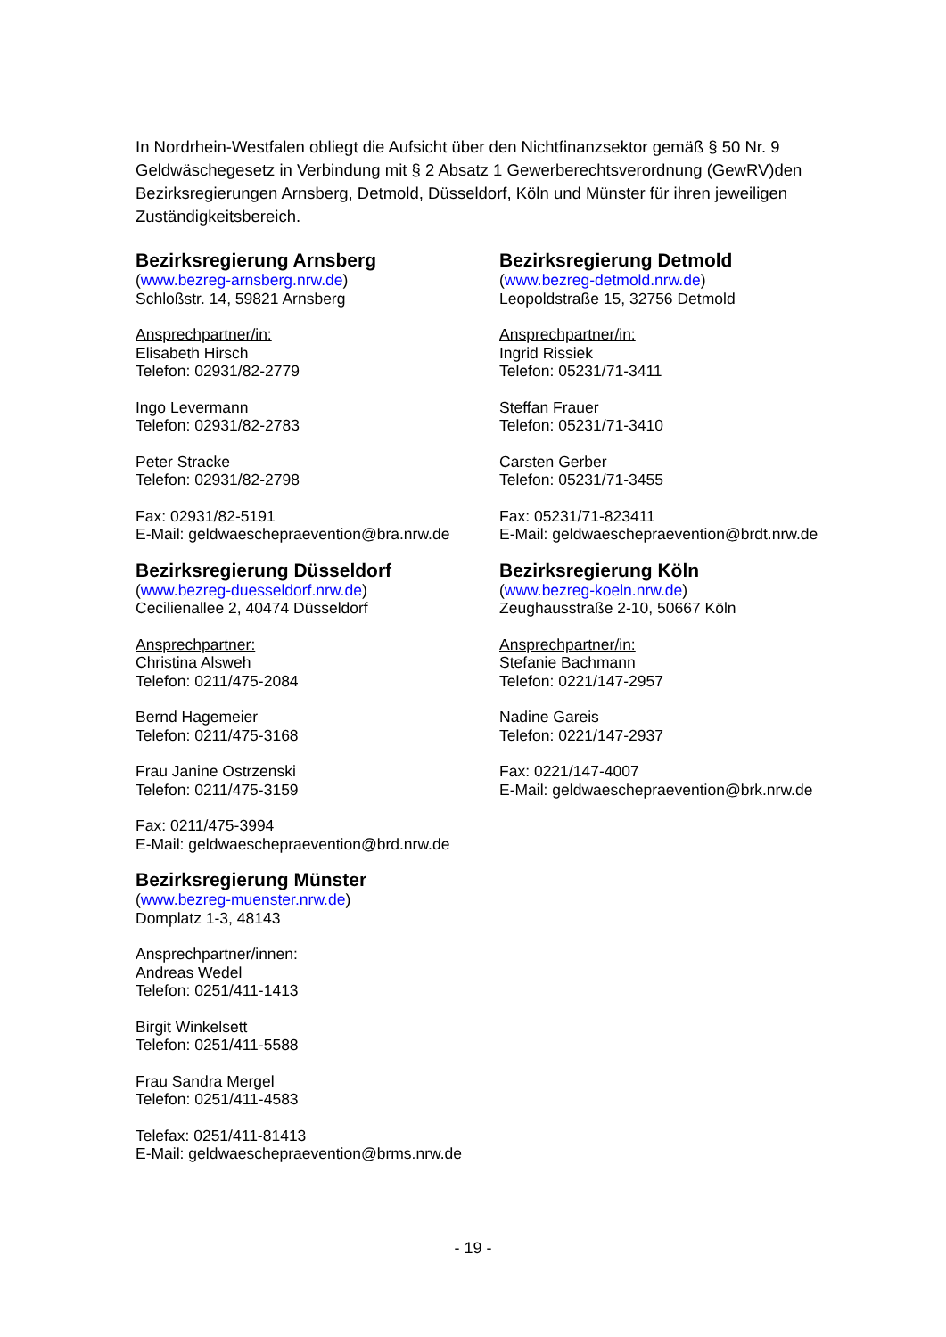In Nordrhein-Westfalen obliegt die Aufsicht über den Nichtfinanzsektor gemäß § 50 Nr. 9 Geldwäschegesetz in Verbindung mit § 2 Absatz 1 Gewerberechtsverordnung (GewRV)den Bezirksregierungen Arnsberg, Detmold, Düsseldorf, Köln und Münster für ihren jeweiligen Zuständigkeitsbereich.
Bezirksregierung Arnsberg
(www.bezreg-arnsberg.nrw.de)
Schloßstr. 14, 59821 Arnsberg
Ansprechpartner/in:
Elisabeth Hirsch
Telefon: 02931/82-2779
Ingo Levermann
Telefon: 02931/82-2783
Peter Stracke
Telefon: 02931/82-2798
Fax: 02931/82-5191
E-Mail: geldwaeschepraevention@bra.nrw.de
Bezirksregierung Detmold
(www.bezreg-detmold.nrw.de)
Leopoldstraße 15, 32756 Detmold
Ansprechpartner/in:
Ingrid Rissiek
Telefon: 05231/71-3411
Steffan Frauer
Telefon: 05231/71-3410
Carsten Gerber
Telefon: 05231/71-3455
Fax: 05231/71-823411
E-Mail: geldwaeschepraevention@brdt.nrw.de
Bezirksregierung Düsseldorf
(www.bezreg-duesseldorf.nrw.de)
Cecilienallee 2, 40474 Düsseldorf
Ansprechpartner:
Christina Alsweh
Telefon: 0211/475-2084
Bernd Hagemeier
Telefon: 0211/475-3168
Frau Janine Ostrzenski
Telefon: 0211/475-3159
Fax: 0211/475-3994
E-Mail: geldwaeschepraevention@brd.nrw.de
Bezirksregierung Köln
(www.bezreg-koeln.nrw.de)
Zeughausstraße 2-10, 50667 Köln
Ansprechpartner/in:
Stefanie Bachmann
Telefon: 0221/147-2957
Nadine Gareis
Telefon: 0221/147-2937
Fax: 0221/147-4007
E-Mail: geldwaeschepraevention@brk.nrw.de
Bezirksregierung Münster
(www.bezreg-muenster.nrw.de)
Domplatz 1-3, 48143
Ansprechpartner/innen:
Andreas Wedel
Telefon: 0251/411-1413
Birgit Winkelsett
Telefon: 0251/411-5588
Frau Sandra Mergel
Telefon: 0251/411-4583
Telefax: 0251/411-81413
E-Mail: geldwaeschepraevention@brms.nrw.de
- 19 -